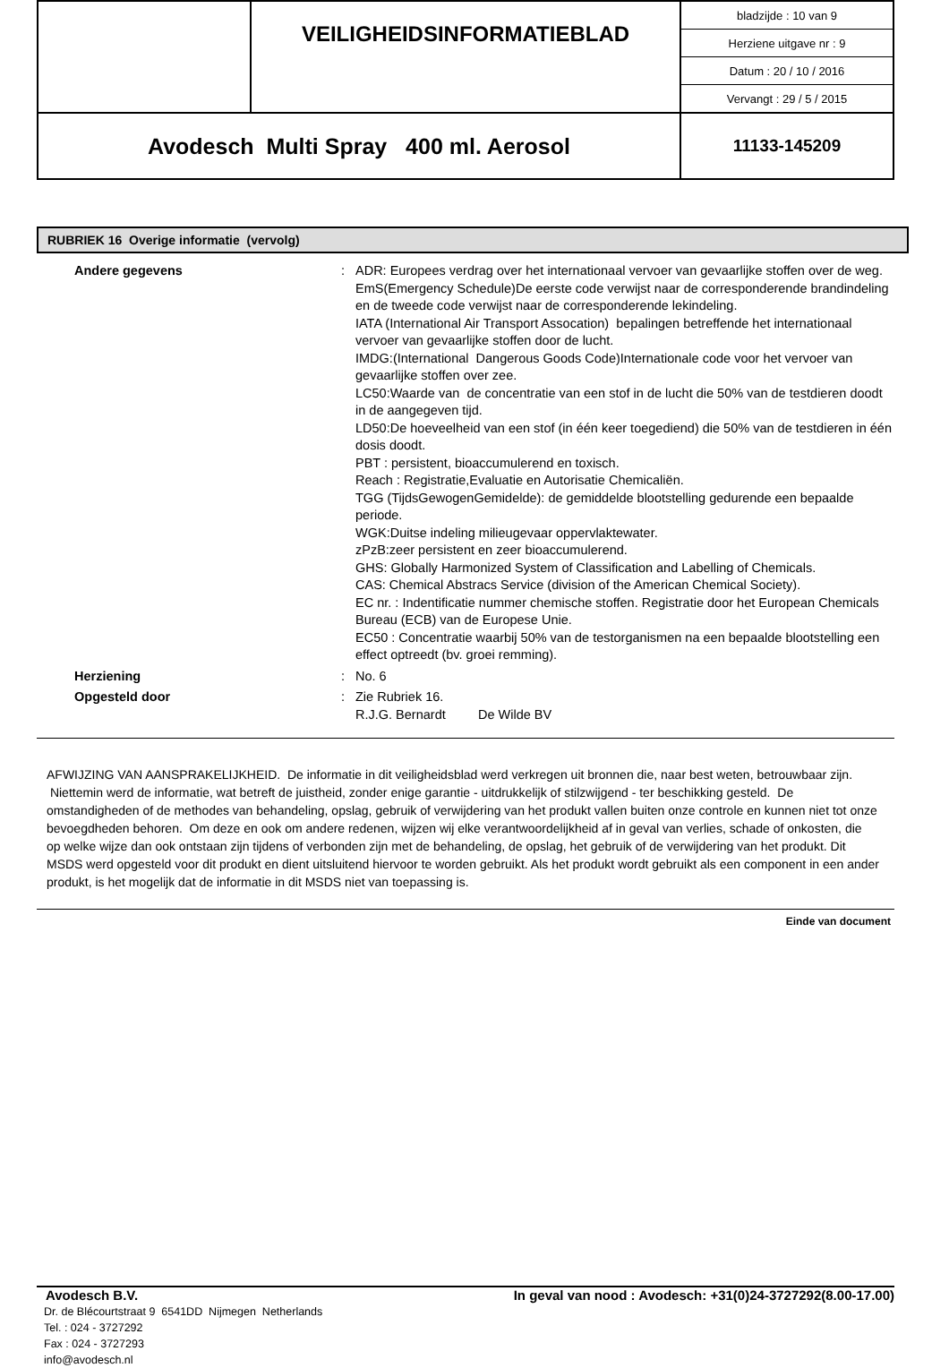| | VEILIGHEIDSINFORMATIEBLAD | / bladzijde : 10 van 9 / / Herziene uitgave nr : 9 / / Datum : 20 / 10 / 2016 / / Vervangt : 29 / 5 / 2015 / |
| Avodesch Multi Spray 400 ml. Aerosol | | 11133-145209 |
RUBRIEK 16 Overige informatie (vervolg)
| Andere gegevens | : | ADR: Europees verdrag over het internationaal vervoer van gevaarlijke stoffen over de weg. EmS(Emergency Schedule)De eerste code verwijst naar de corresponderende brandindeling en de tweede code verwijst naar de corresponderende lekindeling. IATA (International Air Transport Assocation) bepalingen betreffende het internationaal vervoer van gevaarlijke stoffen door de lucht. IMDG:(International Dangerous Goods Code)Internationale code voor het vervoer van gevaarlijke stoffen over zee. LC50:Waarde van de concentratie van een stof in de lucht die 50% van de testdieren doodt in de aangegeven tijd. LD50:De hoeveelheid van een stof (in één keer toegediend) die 50% van de testdieren in één dosis doodt. PBT : persistent, bioaccumulerend en toxisch. Reach : Registratie,Evaluatie en Autorisatie Chemicaliën. TGG (TijdsGewogenGemidelde): de gemiddelde blootstelling gedurende een bepaalde periode. WGK:Duitse indeling milieugevaar oppervlaktewater. zPzB:zeer persistent en zeer bioaccumulerend. GHS: Globally Harmonized System of Classification and Labelling of Chemicals. CAS: Chemical Abstracs Service (division of the American Chemical Society). EC nr. : Indentificatie nummer chemische stoffen. Registratie door het European Chemicals Bureau (ECB) van de Europese Unie. EC50 : Concentratie waarbij 50% van de testorganismen na een bepaalde blootstelling een effect optreedt (bv. groei remming). |
| Herziening | : | No. 6 |
| Opgesteld door | : | Zie Rubriek 16. R.J.G. Bernardt De Wilde BV |
AFWIJZING VAN AANSPRAKELIJKHEID. De informatie in dit veiligheidsblad werd verkregen uit bronnen die, naar best weten, betrouwbaar zijn. Niettemin werd de informatie, wat betreft de juistheid, zonder enige garantie - uitdrukkelijk of stilzwijgend - ter beschikking gesteld. De omstandigheden of de methodes van behandeling, opslag, gebruik of verwijdering van het produkt vallen buiten onze controle en kunnen niet tot onze bevoegdheden behoren. Om deze en ook om andere redenen, wijzen wij elke verantwoordelijkheid af in geval van verlies, schade of onkosten, die op welke wijze dan ook ontstaan zijn tijdens of verbonden zijn met de behandeling, de opslag, het gebruik of de verwijdering van het produkt. Dit MSDS werd opgesteld voor dit produkt en dient uitsluitend hiervoor te worden gebruikt. Als het produkt wordt gebruikt als een component in een ander produkt, is het mogelijk dat de informatie in dit MSDS niet van toepassing is.
Einde van document
Avodesch B.V. In geval van nood : Avodesch: +31(0)24-3727292(8.00-17.00)
Dr. de Blécourtstraat 9 6541DD Nijmegen Netherlands
Tel. : 024 - 3727292
Fax : 024 - 3727293
info@avodesch.nl